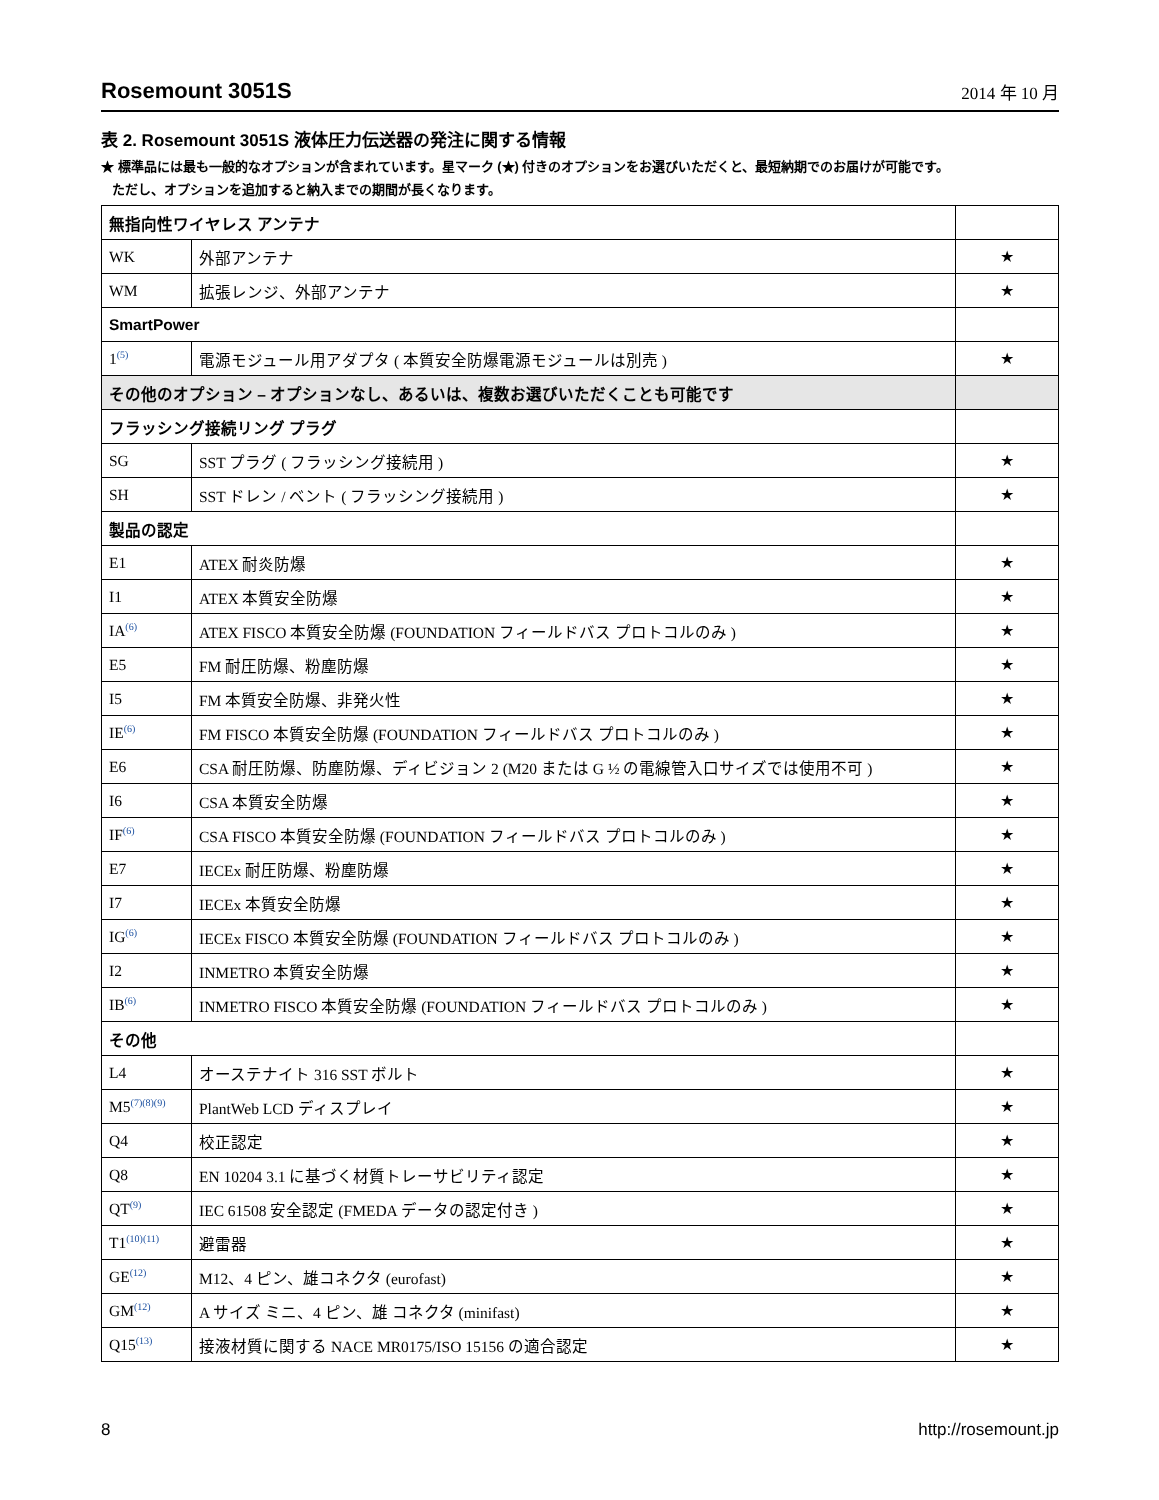Rosemount 3051S
2014 年 10 月
表 2. Rosemount 3051S 液体圧力伝送器の発注に関する情報
★ 標準品には最も一般的なオプションが含まれています。星マーク (★) 付きのオプションをお選びいただくと、最短納期でのお届けが可能です。
ただし、オプションを追加すると納入までの期間が長くなります。
| 無指向性ワイヤレス アンテナ | | |
| WK | 外部アンテナ | ★ |
| WM | 拡張レンジ、外部アンテナ | ★ |
| SmartPower | | |
| 1<sup>(5)</sup> | 電源モジュール用アダプタ ( 本質安全防爆電源モジュールは別売 ) | ★ |
| その他のオプション – オプションなし、あるいは、複数お選びいただくことも可能です | | |
| フラッシング接続リング プラグ | | |
| SG | SST プラグ ( フラッシング接続用 ) | ★ |
| SH | SST ドレン / ベント ( フラッシング接続用 ) | ★ |
| 製品の認定 | | |
| E1 | ATEX 耐炎防爆 | ★ |
| I1 | ATEX 本質安全防爆 | ★ |
| IA<sup>(6)</sup> | ATEX FISCO 本質安全防爆 (FOUNDATION フィールドバス プロトコルのみ ) | ★ |
| E5 | FM 耐圧防爆、粉塵防爆 | ★ |
| I5 | FM 本質安全防爆、非発火性 | ★ |
| IE<sup>(6)</sup> | FM FISCO 本質安全防爆 (FOUNDATION フィールドバス プロトコルのみ ) | ★ |
| E6 | CSA 耐圧防爆、防塵防爆、ディビジョン 2 (M20 または G ½ の電線管入口サイズでは使用不可 ) | ★ |
| I6 | CSA 本質安全防爆 | ★ |
| IF<sup>(6)</sup> | CSA FISCO 本質安全防爆 (FOUNDATION フィールドバス プロトコルのみ ) | ★ |
| E7 | IECEx 耐圧防爆、粉塵防爆 | ★ |
| I7 | IECEx 本質安全防爆 | ★ |
| IG<sup>(6)</sup> | IECEx FISCO 本質安全防爆 (FOUNDATION フィールドバス プロトコルのみ ) | ★ |
| I2 | INMETRO 本質安全防爆 | ★ |
| IB<sup>(6)</sup> | INMETRO FISCO 本質安全防爆 (FOUNDATION フィールドバス プロトコルのみ ) | ★ |
| その他 | | |
| L4 | オーステナイト 316 SST ボルト | ★ |
| M5<sup>(7)(8)(9)</sup> | PlantWeb LCD ディスプレイ | ★ |
| Q4 | 校正認定 | ★ |
| Q8 | EN 10204 3.1 に基づく材質トレーサビリティ認定 | ★ |
| QT<sup>(9)</sup> | IEC 61508 安全認定 (FMEDA データの認定付き ) | ★ |
| T1<sup>(10)(11)</sup> | 避雷器 | ★ |
| GE<sup>(12)</sup> | M12、4 ピン、雄コネクタ (eurofast) | ★ |
| GM<sup>(12)</sup> | A サイズ ミニ、4 ピン、雄 コネクタ (minifast) | ★ |
| Q15<sup>(13)</sup> | 接液材質に関する NACE MR0175/ISO 15156 の適合認定 | ★ |
8 http://rosemount.jp